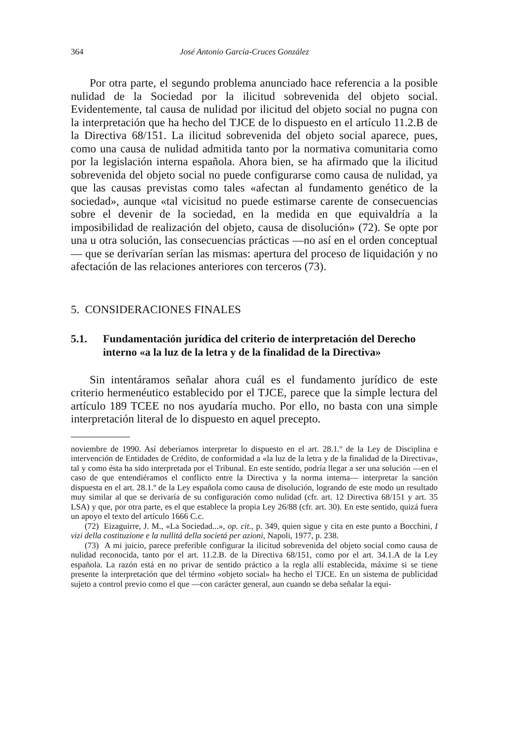364 José Antonio García-Cruces González
Por otra parte, el segundo problema anunciado hace referencia a la posible nulidad de la Sociedad por la ilicitud sobrevenida del objeto social. Evidentemente, tal causa de nulidad por ilicitud del objeto social no pugna con la interpretación que ha hecho del TJCE de lo dispuesto en el artículo 11.2.B de la Directiva 68/151. La ilicitud sobrevenida del objeto social aparece, pues, como una causa de nulidad admitida tanto por la normativa comunitaria como por la legislación interna española. Ahora bien, se ha afirmado que la ilicitud sobrevenida del objeto social no puede configurarse como causa de nulidad, ya que las causas previstas como tales «afectan al fundamento genético de la sociedad», aunque «tal vicisitud no puede estimarse carente de consecuencias sobre el devenir de la sociedad, en la medida en que equivaldría a la imposibilidad de realización del objeto, causa de disolución» (72). Se opte por una u otra solución, las consecuencias prácticas —no así en el orden conceptual— que se derivarían serían las mismas: apertura del proceso de liquidación y no afectación de las relaciones anteriores con terceros (73).
5. CONSIDERACIONES FINALES
5.1. Fundamentación jurídica del criterio de interpretación del Derecho interno «a la luz de la letra y de la finalidad de la Directiva»
Sin intentáramos señalar ahora cuál es el fundamento jurídico de este criterio hermenéutico establecido por el TJCE, parece que la simple lectura del artículo 189 TCEE no nos ayudaría mucho. Por ello, no basta con una simple interpretación literal de lo dispuesto en aquel precepto.
noviembre de 1990. Así deberíamos interpretar lo dispuesto en el art. 28.1.º de la Ley de Disciplina e intervención de Entidades de Crédito, de conformidad a «la luz de la letra y de la finalidad de la Directiva», tal y como ésta ha sido interpretada por el Tribunal. En este sentido, podría llegar a ser una solución —en el caso de que entendiéramos el conflicto entre la Directiva y la norma interna— interpretar la sanción dispuesta en el art. 28.1.º de la Ley española como causa de disolución, logrando de este modo un resultado muy similar al que se derivaría de su configuración como nulidad (cfr. art. 12 Directiva 68/151 y art. 35 LSA) y que, por otra parte, es el que establece la propia Ley 26/88 (cfr. art. 30). En este sentido, quizá fuera un apoyo el texto del artículo 1666 C.c.
(72) Eizaguirre, J. M., «La Sociedad...», op. cit., p. 349, quien sigue y cita en este punto a Bocchini, I vizi della costituzione e la nullitá della societá per azioni, Napoli, 1977, p. 238.
(73) A mi juicio, parece preferible configurar la ilicitud sobrevenida del objeto social como causa de nulidad reconocida, tanto por el art. 11.2.B. de la Directiva 68/151, como por el art. 34.1.A de la Ley española. La razón está en no privar de sentido práctico a la regla allí establecida, máxime si se tiene presente la interpretación que del término «objeto social» ha hecho el TJCE. En un sistema de publicidad sujeto a control previo como el que —con carácter general, aun cuando se deba señalar la equi-